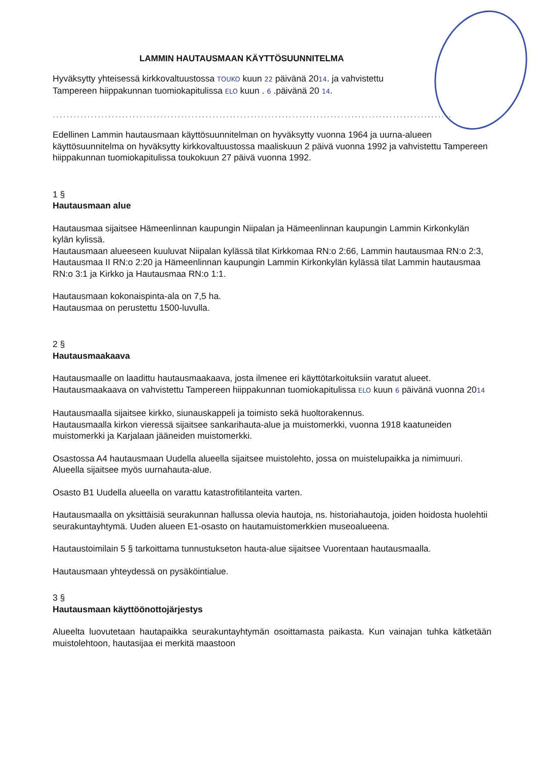LAMMIN HAUTAUSMAAN KÄYTTÖSUUNNITELMA
Hyväksytty yhteisessä kirkkovaltuustossa TOUKO kuun 22 päivänä 2014. ja vahvistettu
Tampereen hiippakunnan tuomiokapitulissa ELO kuun . 6 .päivänä 20 14.
..........................................................................................................................
Edellinen Lammin hautausmaan käyttösuunnitelman on hyväksytty vuonna 1964 ja uurna-alueen käyttösuunnitelma on hyväksytty kirkkovaltuustossa maaliskuun 2 päivä vuonna 1992 ja vahvistettu Tampereen hiippakunnan tuomiokapitulissa toukokuun 27 päivä vuonna 1992.
1 §
Hautausmaan alue
Hautausmaa sijaitsee Hämeenlinnan kaupungin Niipalan ja Hämeenlinnan kaupungin Lammin Kirkonkylän kylän kylissä.
Hautausmaan alueeseen kuuluvat Niipalan kylässä tilat Kirkkomaa RN:o 2:66, Lammin hautausmaa RN:o 2:3, Hautausmaa II RN:o 2:20 ja Hämeenlinnan kaupungin Lammin Kirkonkylän kylässä tilat Lammin hautausmaa RN:o 3:1 ja Kirkko ja Hautausmaa RN:o 1:1.
Hautausmaan kokonaispinta-ala on 7,5 ha.
Hautausmaa on perustettu 1500-luvulla.
2 §
Hautausmaakaava
Hautausmaalle on laadittu hautausmaakaava, josta ilmenee eri käyttötarkoituksiin varatut alueet. Hautausmaakaava on vahvistettu Tampereen hiippakunnan tuomiokapitulissa ELO kuun 6 päivänä vuonna 2014
Hautausmaalla sijaitsee kirkko, siunauskappeli ja toimisto sekä huoltorakennus.
Hautausmaalla kirkon vieressä sijaitsee sankarihauta-alue ja muistomerkki, vuonna 1918 kaatuneiden muistomerkki ja Karjalaan jääneiden muistomerkki.
Osastossa A4 hautausmaan Uudella alueella sijaitsee muistolehto, jossa on muistelupaikka ja nimimuuri. Alueella sijaitsee myös uurnahauta-alue.
Osasto B1 Uudella alueella on varattu katastrofitilanteita varten.
Hautausmaalla on yksittäisiä seurakunnan hallussa olevia hautoja, ns. historiahautoja, joiden hoidosta huolehtii seurakuntayhtymä. Uuden alueen E1-osasto on hautamuistomerkkien museoalueena.
Hautaustoimilain 5 § tarkoittama tunnustukseton hauta-alue sijaitsee Vuorentaan hautausmaalla.
Hautausmaan yhteydessä on pysäköintialue.
3 §
Hautausmaan käyttöönottojärjestys
Alueelta luovutetaan hautapaikka seurakuntayhtymän osoittamasta paikasta. Kun vainajan tuhka kätketään muistolehtoon, hautasijaa ei merkitä maastoon